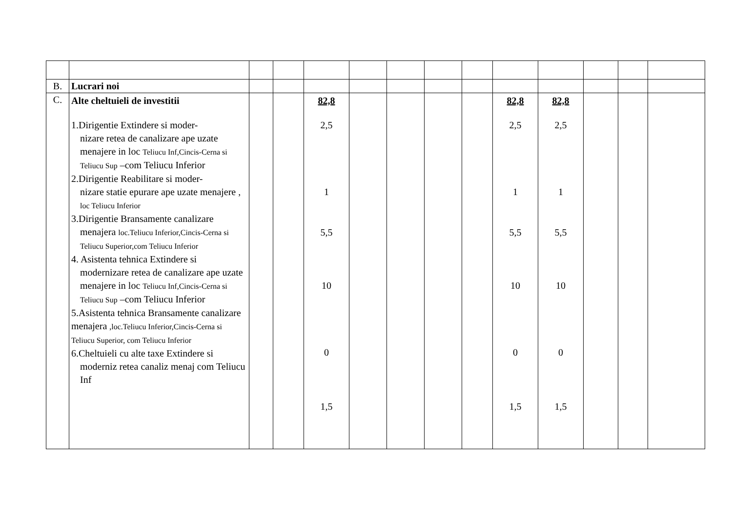| B. | Lucrari noi | | | | | | | | | | | | |
| C. | Alte cheltuieli de investitii 1.Dirigentie Extindere si moder- nizare retea de canalizare ape uzate menajere in loc Teliucu Inf,Cincis-Cerna si Teliucu Sup –com Teliucu Inferior 2.Dirigentie Reabilitare si moder- nizare statie epurare ape uzate menajere , loc Teliucu Inferior 3.Dirigentie Bransamente canalizare menajera loc.Teliucu Inferior,Cincis-Cerna si Teliucu Superior,com Teliucu Inferior 4. Asistenta tehnica Extindere si modernizare retea de canalizare ape uzate menajere in loc Teliucu Inf,Cincis-Cerna si Teliucu Sup –com Teliucu Inferior 5.Asistenta tehnica Bransamente canalizare menajera ,loc.Teliucu Inferior,Cincis-Cerna si Teliucu Superior, com Teliucu Inferior 6.Cheltuieli cu alte taxe Extindere si moderniz retea canaliz menaj com Teliucu Inf | | | 82,8 2,5 1 5,5 10 0 1,5 | | | | | 82,8 2,5 1 5,5 10 0 1,5 | 82,8 2,5 1 5,5 10 0 1,5 | | | |